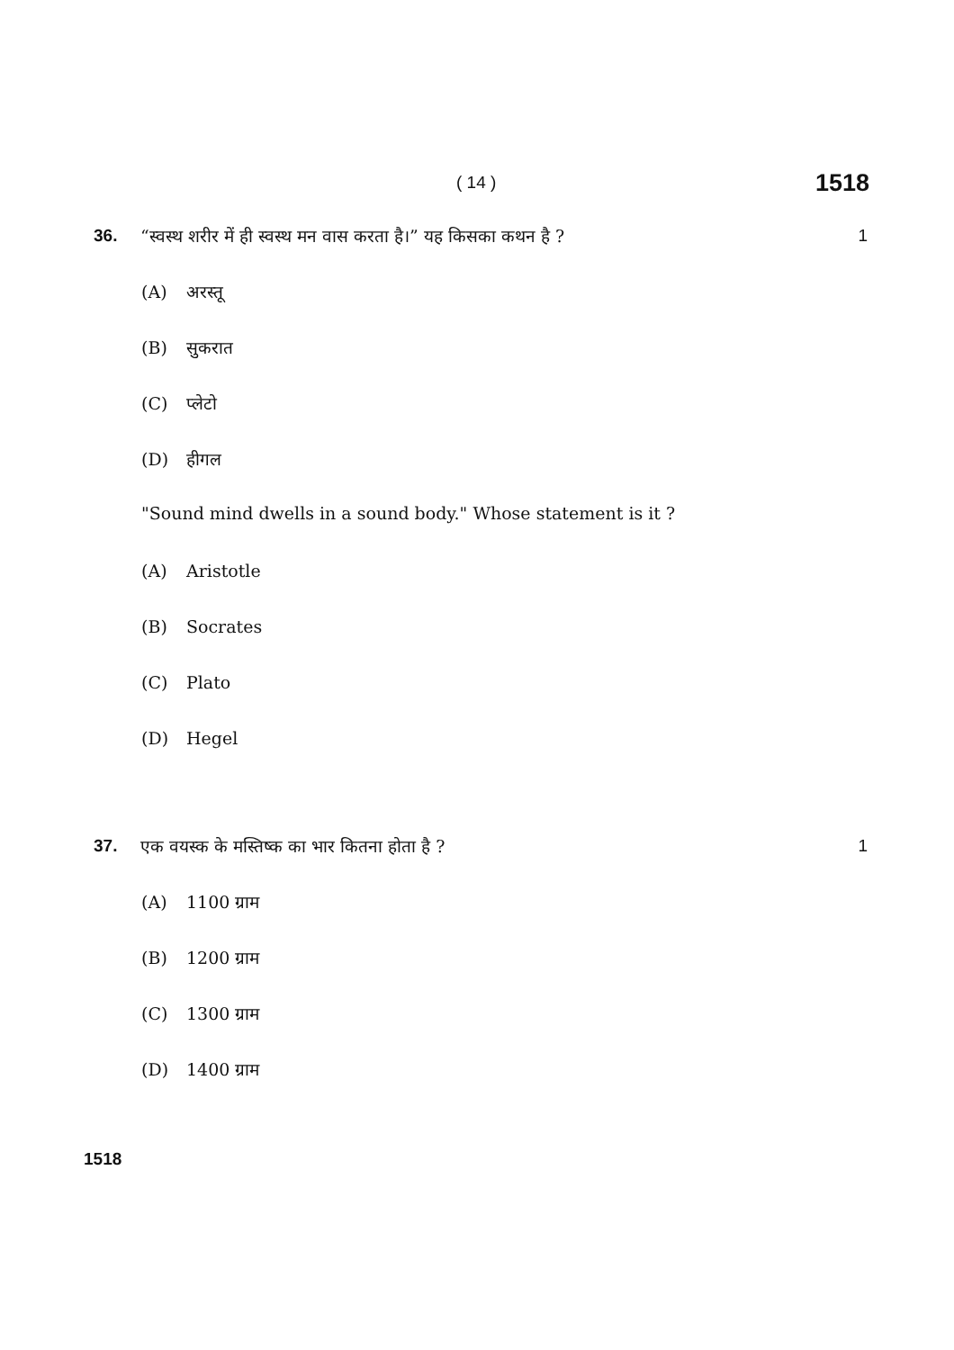( 14 )
1518
36. “स्वस्थ शरीर में ही स्वस्थ मन वास करता है।” यह किसका कथन है ?
1
(A) अरस्तू
(B) सुकरात
(C) प्लेटो
(D) हीगल
"Sound mind dwells in a sound body." Whose statement is it ?
(A) Aristotle
(B) Socrates
(C) Plato
(D) Hegel
37. एक वयस्क के मस्तिष्क का भार कितना होता है ?
1
(A) 1100 ग्राम
(B) 1200 ग्राम
(C) 1300 ग्राम
(D) 1400 ग्राम
1518